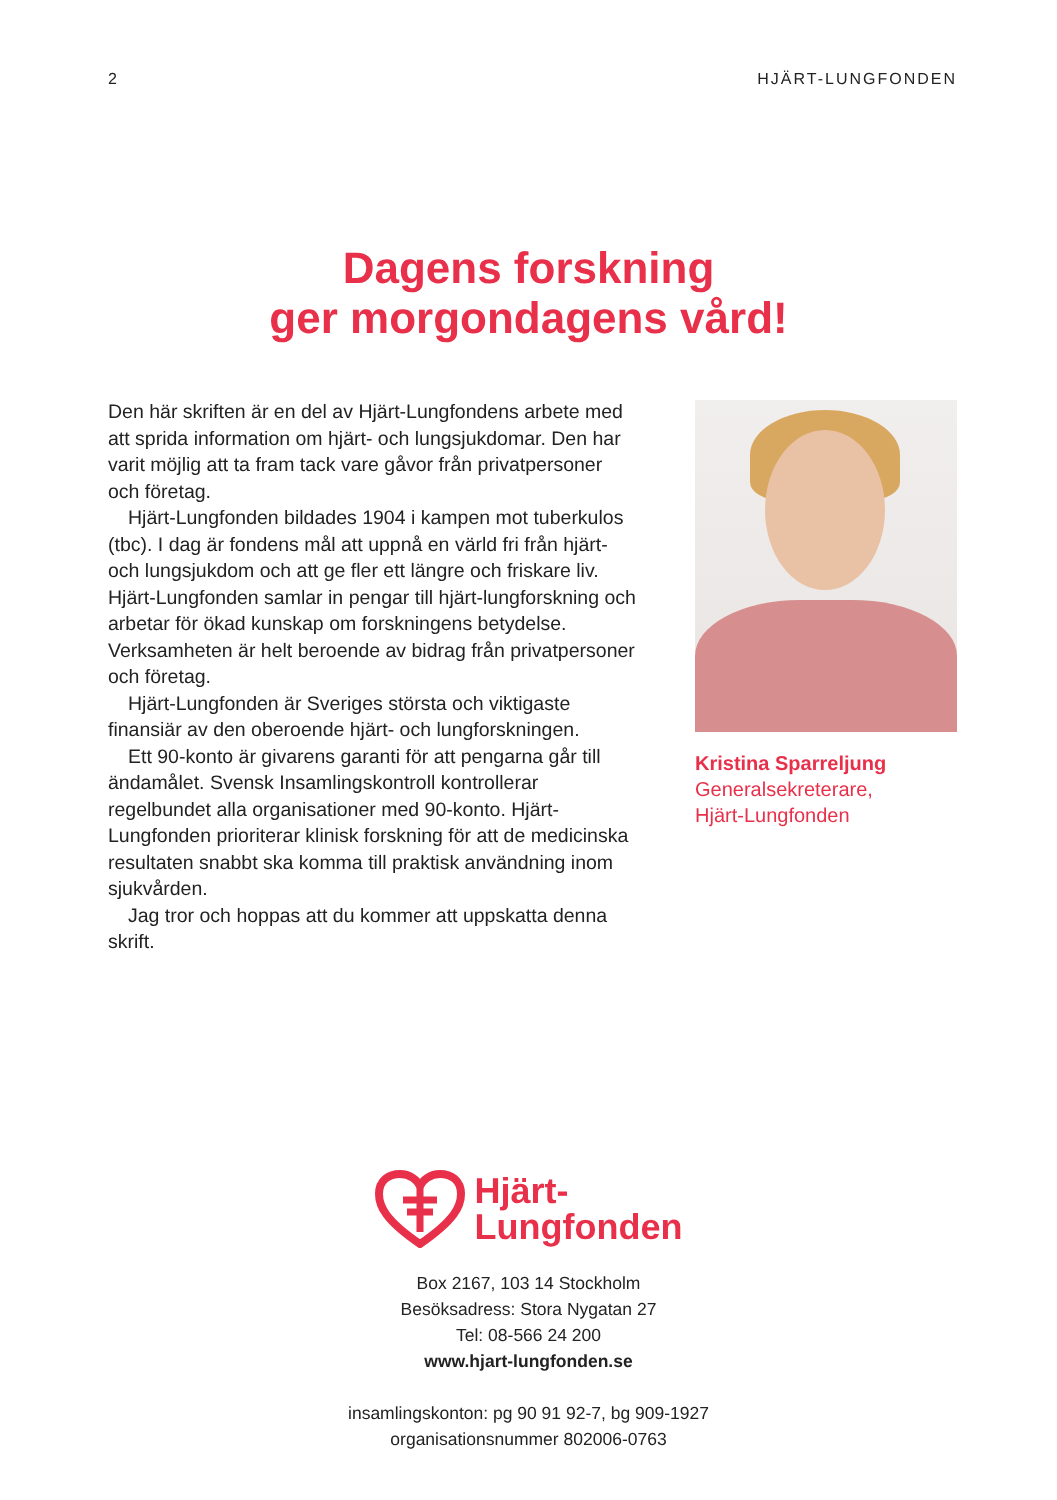2 HJÄRT-LUNGFONDEN
Dagens forskning
ger morgondagens vård!
Den här skriften är en del av Hjärt-Lungfondens arbete med att sprida information om hjärt- och lungsjukdomar. Den har varit möjlig att ta fram tack vare gåvor från privatpersoner och företag.
Hjärt-Lungfonden bildades 1904 i kampen mot tuberkulos (tbc). I dag är fondens mål att uppnå en värld fri från hjärt- och lungsjukdom och att ge fler ett längre och friskare liv. Hjärt-Lungfonden samlar in pengar till hjärt-lungforskning och arbetar för ökad kunskap om forskningens betydelse. Verksamheten är helt beroende av bidrag från privatpersoner och företag.
Hjärt-Lungfonden är Sveriges största och viktigaste finansiär av den oberoende hjärt- och lungforskningen.
Ett 90-konto är givarens garanti för att pengarna går till ändamålet. Svensk Insamlingskontroll kontrollerar regelbundet alla organisationer med 90-konto. Hjärt-Lungfonden prioriterar klinisk forskning för att de medicinska resultaten snabbt ska komma till praktisk användning inom sjukvården.
Jag tror och hoppas att du kommer att uppskatta denna skrift.
Kristina Sparreljung
Generalsekreterare,
Hjärt-Lungfonden
Hjärt-
Lungfonden
Box 2167, 103 14 Stockholm
Besöksadress: Stora Nygatan 27
Tel: 08-566 24 200
www.hjart-lungfonden.se
insamlingskonton: pg 90 91 92-7, bg 909-1927
organisationsnummer 802006-0763